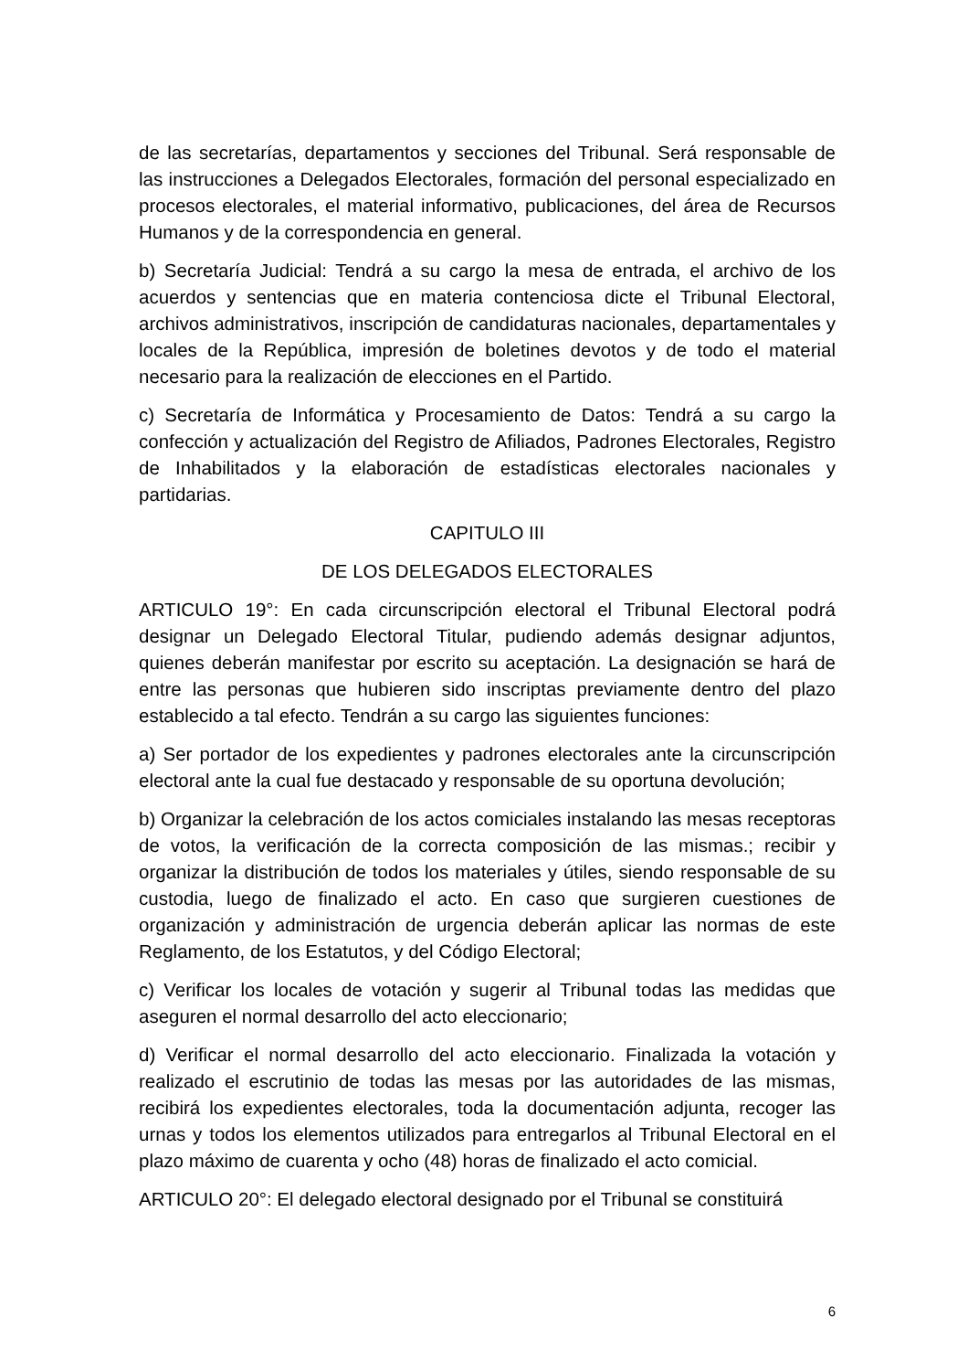de las secretarías, departamentos y secciones del Tribunal. Será responsable de las instrucciones a Delegados Electorales, formación del personal especializado en procesos electorales, el material informativo, publicaciones, del área de Recursos Humanos y de la correspondencia en general.
b) Secretaría Judicial: Tendrá a su cargo la mesa de entrada, el archivo de los acuerdos y sentencias que en materia contenciosa dicte el Tribunal Electoral, archivos administrativos, inscripción de candidaturas nacionales, departamentales y locales de la República, impresión de boletines devotos y de todo el material necesario para la realización de elecciones en el Partido.
c) Secretaría de Informática y Procesamiento de Datos: Tendrá a su cargo la confección y actualización del Registro de Afiliados, Padrones Electorales, Registro de Inhabilitados y la elaboración de estadísticas electorales nacionales y partidarias.
CAPITULO III
DE LOS DELEGADOS ELECTORALES
ARTICULO 19°: En cada circunscripción electoral el Tribunal Electoral podrá designar un Delegado Electoral Titular, pudiendo además designar adjuntos, quienes deberán manifestar por escrito su aceptación. La designación se hará de entre las personas que hubieren sido inscriptas previamente dentro del plazo establecido a tal efecto. Tendrán a su cargo las siguientes funciones:
a) Ser portador de los expedientes y padrones electorales ante la circunscripción electoral ante la cual fue destacado y responsable de su oportuna devolución;
b) Organizar la celebración de los actos comiciales instalando las mesas receptoras de votos, la verificación de la correcta composición de las mismas.; recibir y organizar la distribución de todos los materiales y útiles, siendo responsable de su custodia, luego de finalizado el acto. En caso que surgieren cuestiones de organización y administración de urgencia deberán aplicar las normas de este Reglamento, de los Estatutos, y del Código Electoral;
c) Verificar los locales de votación y sugerir al Tribunal todas las medidas que aseguren el normal desarrollo del acto eleccionario;
d) Verificar el normal desarrollo del acto eleccionario. Finalizada la votación y realizado el escrutinio de todas las mesas por las autoridades de las mismas, recibirá los expedientes electorales, toda la documentación adjunta, recoger las urnas y todos los elementos utilizados para entregarlos al Tribunal Electoral en el plazo máximo de cuarenta y ocho (48) horas de finalizado el acto comicial.
ARTICULO 20°: El delegado electoral designado por el Tribunal se constituirá
6